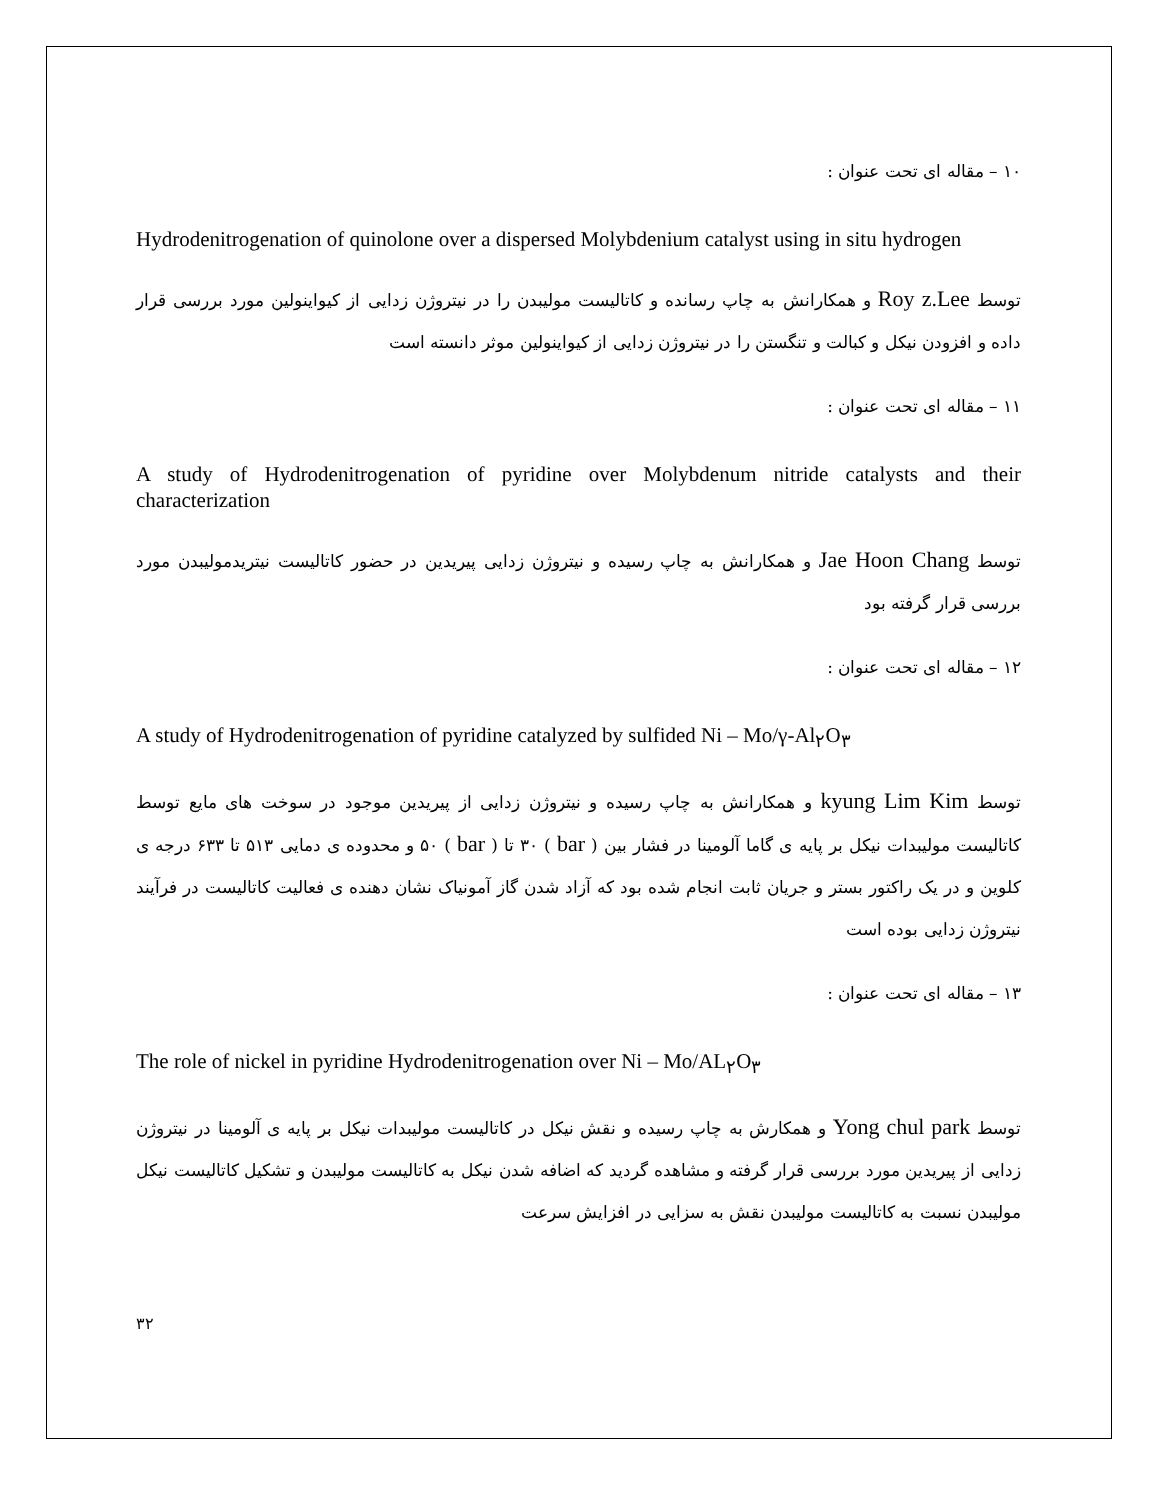۱۰ – مقاله ای تحت عنوان :
Hydrodenitrogenation of quinolone over a dispersed Molybdenium catalyst using in situ hydrogen
توسط Roy z.Lee و همکارانش به چاپ رسانده و کاتالیست مولیبدن را در نیتروژن زدایی از کیواینولین مورد بررسی قرار داده و افزودن نیکل و کبالت و تنگستن را در نیتروژن زدایی از کیواینولین موثر دانسته است
۱۱ – مقاله ای تحت عنوان :
A study of Hydrodenitrogenation of pyridine over Molybdenum nitride catalysts and their characterization
توسط Jae Hoon Chang و همکارانش به چاپ رسیده و نیتروژن زدایی پیریدین در حضور کاتالیست نیتریدمولیبدن مورد بررسی قرار گرفته بود
۱۲ – مقاله ای تحت عنوان :
A study of Hydrodenitrogenation of pyridine catalyzed by sulfided Ni – Mo/γ-Al<sub>۲</sub>O<sub>۳</sub>
توسط kyung Lim Kim و همکارانش به چاپ رسیده و نیتروژن زدایی از پیریدین موجود در سوخت های مایع توسط کاتالیست مولیبدات نیکل بر پایه ی گاما آلومینا در فشار بین ( bar ) ۳۰ تا ( bar ) ۵۰ و محدوده ی دمایی ۵۱۳ تا ۶۳۳ درجه ی کلوین و در یک راکتور بستر و جریان ثابت انجام شده بود که آزاد شدن گاز آمونیاک نشان دهنده ی فعالیت کاتالیست در فرآیند نیتروژن زدایی بوده است
۱۳ – مقاله ای تحت عنوان :
The role of nickel in pyridine Hydrodenitrogenation over Ni – Mo/AL<sub>۲</sub>O<sub>۳</sub>
توسط Yong chul park و همکارش به چاپ رسیده و نقش نیکل در کاتالیست مولیبدات نیکل بر پایه ی آلومینا در نیتروژن زدایی از پیریدین مورد بررسی قرار گرفته و مشاهده گردید که اضافه شدن نیکل به کاتالیست مولیبدن و تشکیل کاتالیست نیکل مولیبدن نسبت به کاتالیست مولیبدن نقش به سزایی در افزایش سرعت
۳۲